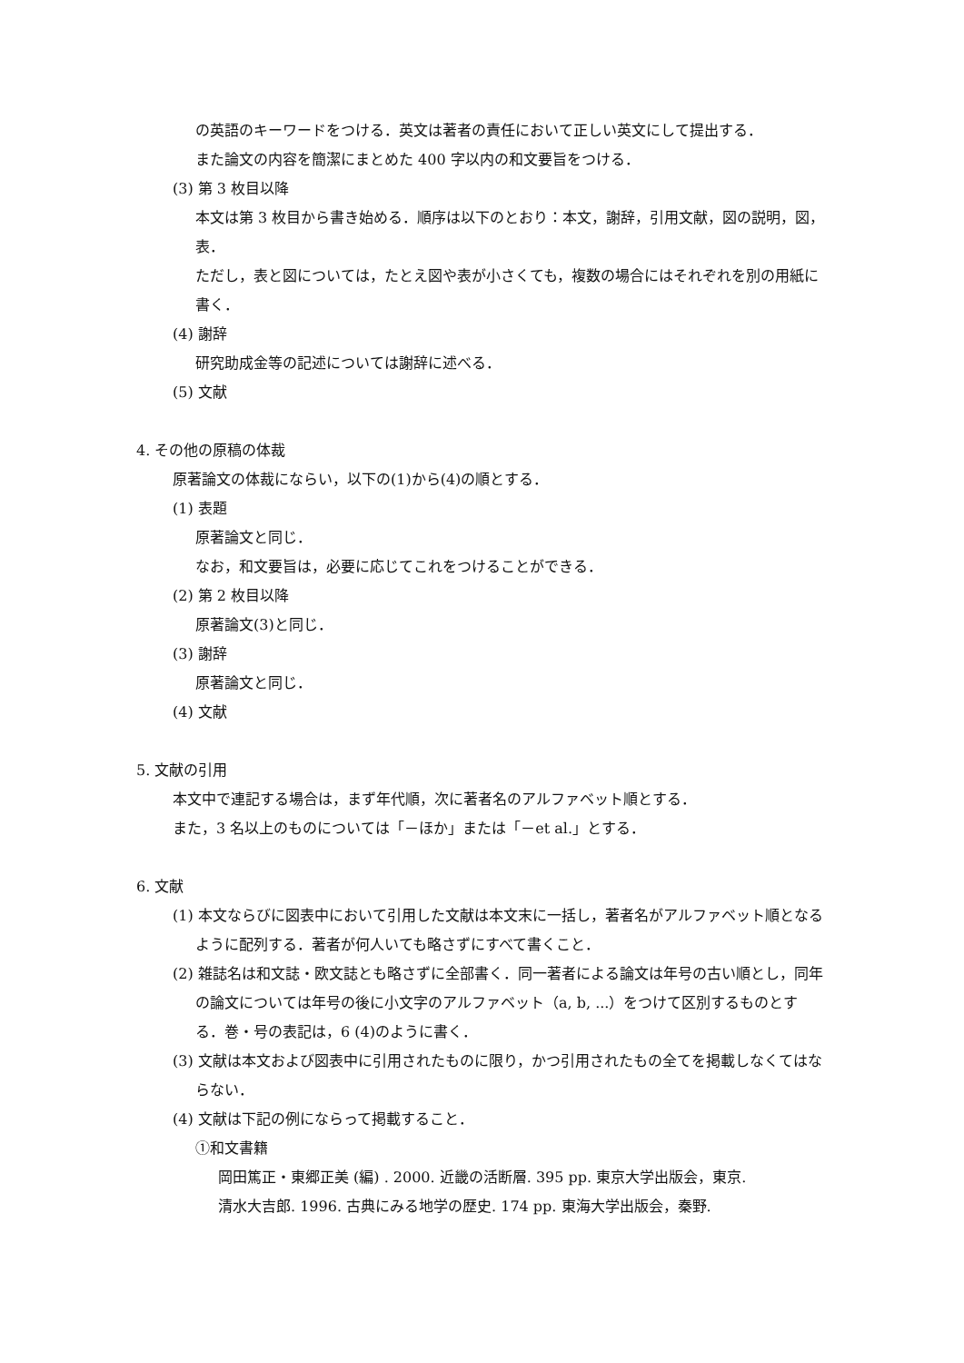の英語のキーワードをつける．英文は著者の責任において正しい英文にして提出する．
また論文の内容を簡潔にまとめた 400 字以内の和文要旨をつける．
(3) 第 3 枚目以降
本文は第 3 枚目から書き始める．順序は以下のとおり：本文，謝辞，引用文献，図の説明，図，表．
ただし，表と図については，たとえ図や表が小さくても，複数の場合にはそれぞれを別の用紙に書く．
(4) 謝辞
研究助成金等の記述については謝辞に述べる．
(5) 文献
4. その他の原稿の体裁
原著論文の体裁にならい，以下の(1)から(4)の順とする．
(1) 表題
原著論文と同じ．
なお，和文要旨は，必要に応じてこれをつけることができる．
(2) 第 2 枚目以降
原著論文(3)と同じ．
(3) 謝辞
原著論文と同じ．
(4) 文献
5. 文献の引用
本文中で連記する場合は，まず年代順，次に著者名のアルファベット順とする．
また，3 名以上のものについては「－ほか」または「－et al.」とする．
6. 文献
(1) 本文ならびに図表中において引用した文献は本文末に一括し，著者名がアルファベット順となるように配列する．著者が何人いても略さずにすべて書くこと．
(2) 雑誌名は和文誌・欧文誌とも略さずに全部書く．同一著者による論文は年号の古い順とし，同年の論文については年号の後に小文字のアルファベット（a, b, ...）をつけて区別するものとする．巻・号の表記は，6 (4)のように書く．
(3) 文献は本文および図表中に引用されたものに限り，かつ引用されたもの全てを掲載しなくてはならない．
(4) 文献は下記の例にならって掲載すること．
①和文書籍
岡田篤正・東郷正美 (編) . 2000. 近畿の活断層. 395 pp. 東京大学出版会，東京.
清水大吉郎. 1996. 古典にみる地学の歴史. 174 pp. 東海大学出版会，秦野.